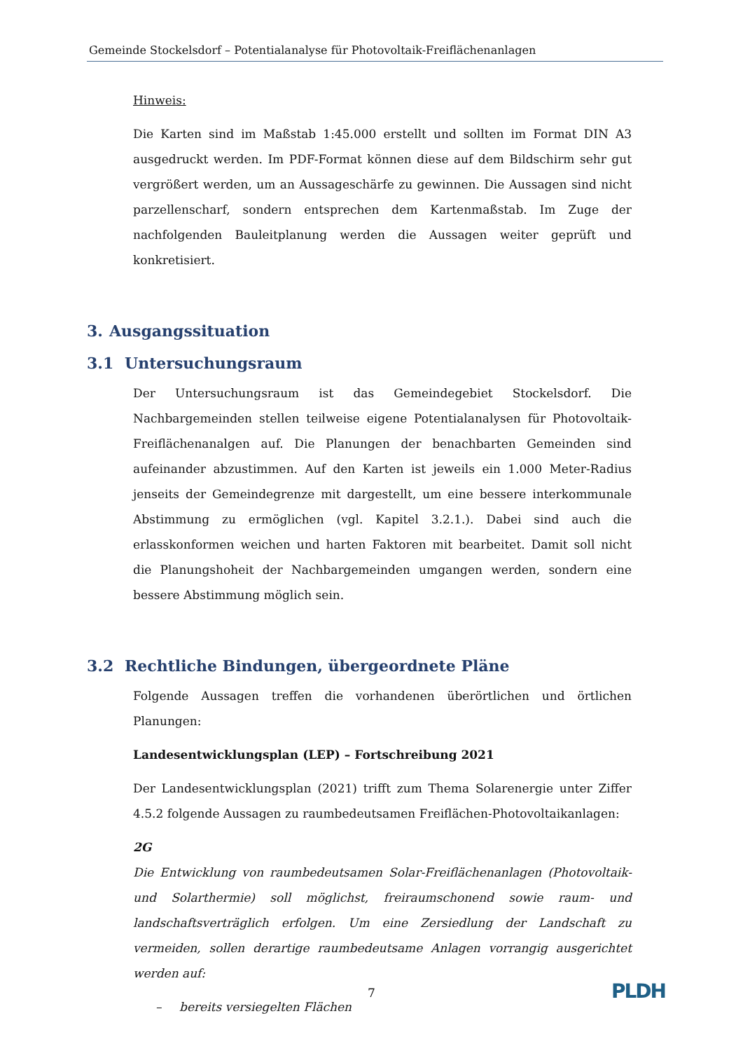Gemeinde Stockelsdorf – Potentialanalyse für Photovoltaik-Freiflächenanlagen
Hinweis:
Die Karten sind im Maßstab 1:45.000 erstellt und sollten im Format DIN A3 ausgedruckt werden. Im PDF-Format können diese auf dem Bildschirm sehr gut vergrößert werden, um an Aussageschärfe zu gewinnen. Die Aussagen sind nicht parzellenscharf, sondern entsprechen dem Kartenmaßstab. Im Zuge der nachfolgenden Bauleitplanung werden die Aussagen weiter geprüft und konkretisiert.
3. Ausgangssituation
3.1 Untersuchungsraum
Der Untersuchungsraum ist das Gemeindegebiet Stockelsdorf. Die Nachbargemeinden stellen teilweise eigene Potentialanalysen für Photovoltaik-Freiflächenanalgen auf. Die Planungen der benachbarten Gemeinden sind aufeinander abzustimmen. Auf den Karten ist jeweils ein 1.000 Meter-Radius jenseits der Gemeindegrenze mit dargestellt, um eine bessere interkommunale Abstimmung zu ermöglichen (vgl. Kapitel 3.2.1.). Dabei sind auch die erlasskonformen weichen und harten Faktoren mit bearbeitet. Damit soll nicht die Planungshoheit der Nachbargemeinden umgangen werden, sondern eine bessere Abstimmung möglich sein.
3.2 Rechtliche Bindungen, übergeordnete Pläne
Folgende Aussagen treffen die vorhandenen überörtlichen und örtlichen Planungen:
Landesentwicklungsplan (LEP) – Fortschreibung 2021
Der Landesentwicklungsplan (2021) trifft zum Thema Solarenergie unter Ziffer 4.5.2 folgende Aussagen zu raumbedeutsamen Freiflächen-Photovoltaikanlagen:
2G
Die Entwicklung von raumbedeutsamen Solar-Freiflächenanlagen (Photovoltaik- und Solarthermie) soll möglichst, freiraumschonend sowie raum- und landschaftsverträglich erfolgen. Um eine Zersiedlung der Landschaft zu vermeiden, sollen derartige raumbedeutsame Anlagen vorrangig ausgerichtet werden auf:
– bereits versiegelten Flächen
7 PLDH